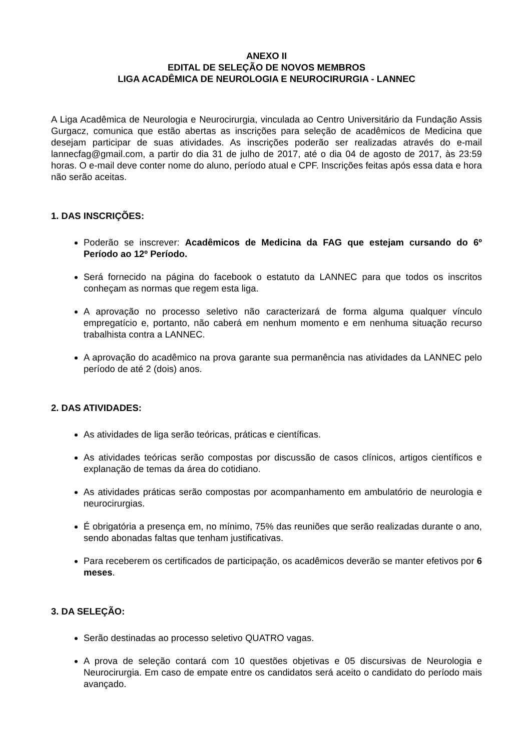ANEXO II
EDITAL DE SELEÇÃO DE NOVOS MEMBROS
LIGA ACADÊMICA DE NEUROLOGIA E NEUROCIRURGIA - LANNEC
A Liga Acadêmica de Neurologia e Neurocirurgia, vinculada ao Centro Universitário da Fundação Assis Gurgacz, comunica que estão abertas as inscrições para seleção de acadêmicos de Medicina que desejam participar de suas atividades. As inscrições poderão ser realizadas através do e-mail lannecfag@gmail.com, a partir do dia 31 de julho de 2017, até o dia 04 de agosto de 2017, às 23:59 horas. O e-mail deve conter nome do aluno, período atual e CPF. Inscrições feitas após essa data e hora não serão aceitas.
1. DAS INSCRIÇÕES:
Poderão se inscrever: Acadêmicos de Medicina da FAG que estejam cursando do 6º Período ao 12º Período.
Será fornecido na página do facebook o estatuto da LANNEC para que todos os inscritos conheçam as normas que regem esta liga.
A aprovação no processo seletivo não caracterizará de forma alguma qualquer vínculo empregatício e, portanto, não caberá em nenhum momento e em nenhuma situação recurso trabalhista contra a LANNEC.
A aprovação do acadêmico na prova garante sua permanência nas atividades da LANNEC pelo período de até 2 (dois) anos.
2. DAS ATIVIDADES:
As atividades de liga serão teóricas, práticas e científicas.
As atividades teóricas serão compostas por discussão de casos clínicos, artigos científicos e explanação de temas da área do cotidiano.
As atividades práticas serão compostas por acompanhamento em ambulatório de neurologia e neurocirurgias.
É obrigatória a presença em, no mínimo, 75% das reuniões que serão realizadas durante o ano, sendo abonadas faltas que tenham justificativas.
Para receberem os certificados de participação, os acadêmicos deverão se manter efetivos por 6 meses.
3. DA SELEÇÃO:
Serão destinadas ao processo seletivo QUATRO vagas.
A prova de seleção contará com 10 questões objetivas e 05 discursivas de Neurologia e Neurocirurgia. Em caso de empate entre os candidatos será aceito o candidato do período mais avançado.